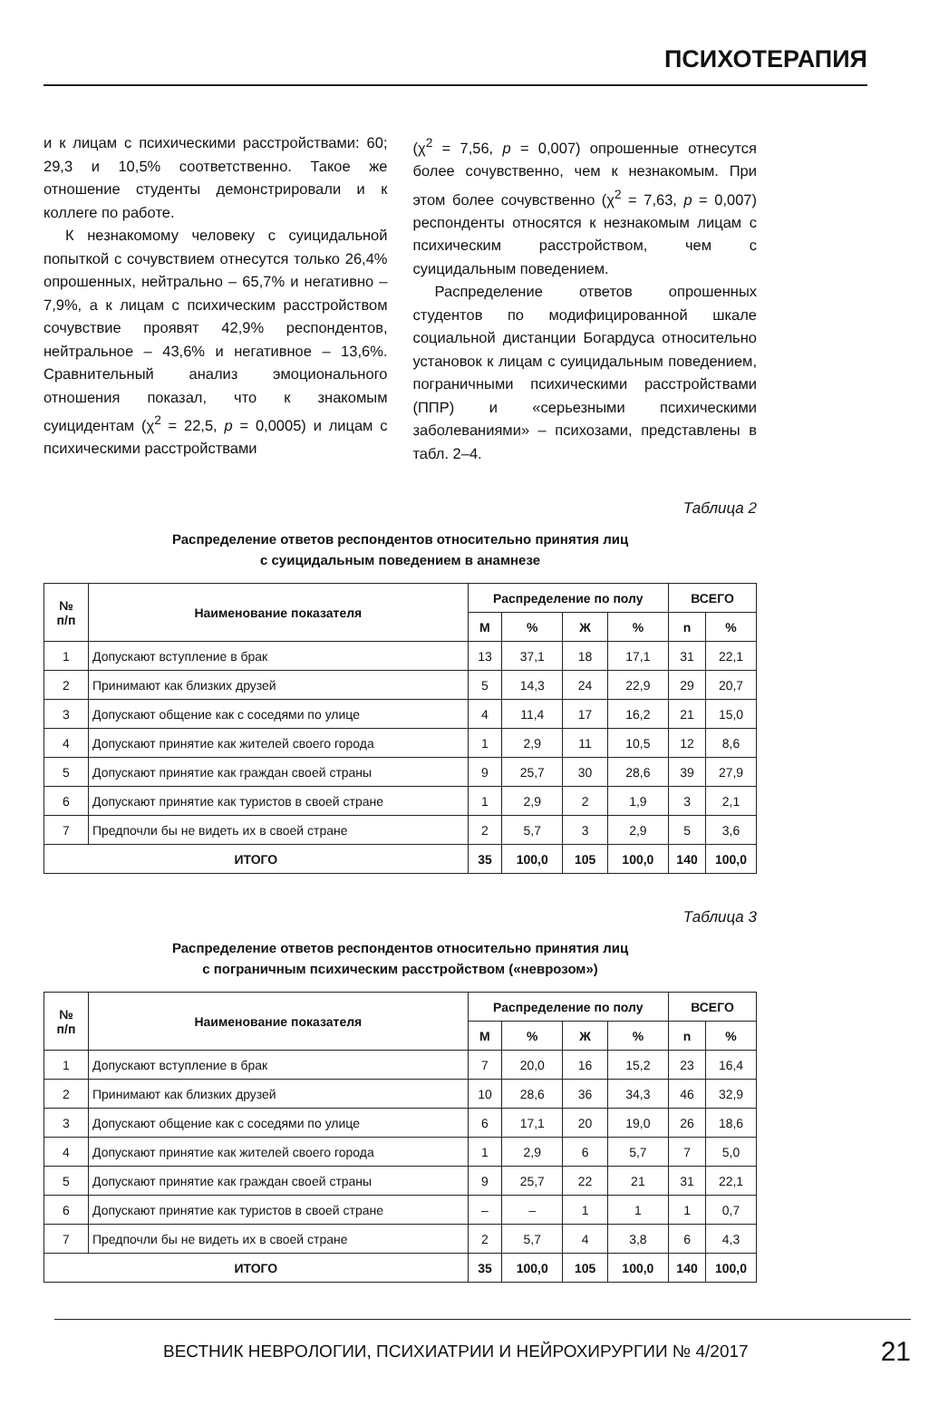ПСИХОТЕРАПИЯ
и к лицам с психическими расстройствами: 60; 29,3 и 10,5% соответственно. Такое же отношение студенты демонстрировали и к коллеге по работе.
К незнакомому человеку с суицидальной попыткой с сочувствием отнесутся только 26,4% опрошенных, нейтрально – 65,7% и негативно – 7,9%, а к лицам с психическим расстройством сочувствие проявят 42,9% респондентов, нейтральное – 43,6% и негативное – 13,6%. Сравнительный анализ эмоционального отношения показал, что к знакомым суицидентам (χ<sup>2</sup> = 22,5, p = 0,0005) и лицам с психическими расстройствами
(χ<sup>2</sup> = 7,56, p = 0,007) опрошенные отнесутся более сочувственно, чем к незнакомым. При этом более сочувственно (χ<sup>2</sup> = 7,63, p = 0,007) респонденты относятся к незнакомым лицам с психическим расстройством, чем с суицидальным поведением.
Распределение ответов опрошенных студентов по модифицированной шкале социальной дистанции Богардуса относительно установок к лицам с суицидальным поведением, пограничными психическими расстройствами (ППР) и «серьезными психическими заболеваниями» – психозами, представлены в табл. 2–4.
Таблица 2
Распределение ответов респондентов относительно принятия лиц
с суицидальным поведением в анамнезе
| № п/п | Наименование показателя | Распределение по полу | | | | ВСЕГО | |
| --- | --- | --- | --- | --- | --- | --- | --- |
| | | М | % | Ж | % | n | % |
| 1 | Допускают вступление в брак | 13 | 37,1 | 18 | 17,1 | 31 | 22,1 |
| 2 | Принимают как близких друзей | 5 | 14,3 | 24 | 22,9 | 29 | 20,7 |
| 3 | Допускают общение как с соседями по улице | 4 | 11,4 | 17 | 16,2 | 21 | 15,0 |
| 4 | Допускают принятие как жителей своего города | 1 | 2,9 | 11 | 10,5 | 12 | 8,6 |
| 5 | Допускают принятие как граждан своей страны | 9 | 25,7 | 30 | 28,6 | 39 | 27,9 |
| 6 | Допускают принятие как туристов в своей стране | 1 | 2,9 | 2 | 1,9 | 3 | 2,1 |
| 7 | Предпочли бы не видеть их в своей стране | 2 | 5,7 | 3 | 2,9 | 5 | 3,6 |
| ИТОГО | | 35 | 100,0 | 105 | 100,0 | 140 | 100,0 |
Таблица 3
Распределение ответов респондентов относительно принятия лиц
с пограничным психическим расстройством («неврозом»)
| № п/п | Наименование показателя | Распределение по полу | | | | ВСЕГО | |
| --- | --- | --- | --- | --- | --- | --- | --- |
| | | М | % | Ж | % | n | % |
| 1 | Допускают вступление в брак | 7 | 20,0 | 16 | 15,2 | 23 | 16,4 |
| 2 | Принимают как близких друзей | 10 | 28,6 | 36 | 34,3 | 46 | 32,9 |
| 3 | Допускают общение как с соседями по улице | 6 | 17,1 | 20 | 19,0 | 26 | 18,6 |
| 4 | Допускают принятие как жителей своего города | 1 | 2,9 | 6 | 5,7 | 7 | 5,0 |
| 5 | Допускают принятие как граждан своей страны | 9 | 25,7 | 22 | 21 | 31 | 22,1 |
| 6 | Допускают принятие как туристов в своей стране | – | – | 1 | 1 | 1 | 0,7 |
| 7 | Предпочли бы не видеть их в своей стране | 2 | 5,7 | 4 | 3,8 | 6 | 4,3 |
| ИТОГО | | 35 | 100,0 | 105 | 100,0 | 140 | 100,0 |
ВЕСТНИК НЕВРОЛОГИИ, ПСИХИАТРИИ И НЕЙРОХИРУРГИИ № 4/2017 21